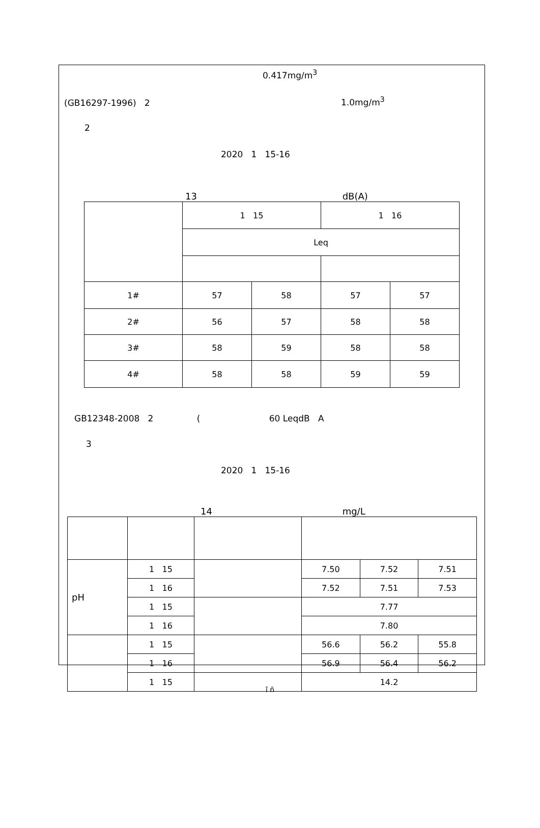0.417mg/m<sup>3</sup>
(GB16297-1996) 2 1.0mg/m<sup>3</sup>
2
2020 1 15-16
13 dB(A)
| | 1 15 | | 1 16 | |
| | Leq | | | |
| 1# | 57 | 58 | 57 | 57 |
| 2# | 56 | 57 | 58 | 58 |
| 3# | 58 | 59 | 58 | 58 |
| 4# | 58 | 58 | 59 | 59 |
GB12348-2008 2 ( 60 LeqdB A
3
2020 1 15-16
14 mg/L
| pH | 1 15 | | 7.50 | 7.52 | 7.51 |
| | 1 16 | | 7.52 | 7.51 | 7.53 |
| | 1 15 | | 7.77 | | |
| | 1 16 | | 7.80 | | |
| | 1 15 | | 56.6 | 56.2 | 55.8 |
| | 1 16 | | 56.9 | 56.4 | 56.2 |
| | 1 15 | | 14.2 | | |
î ñ